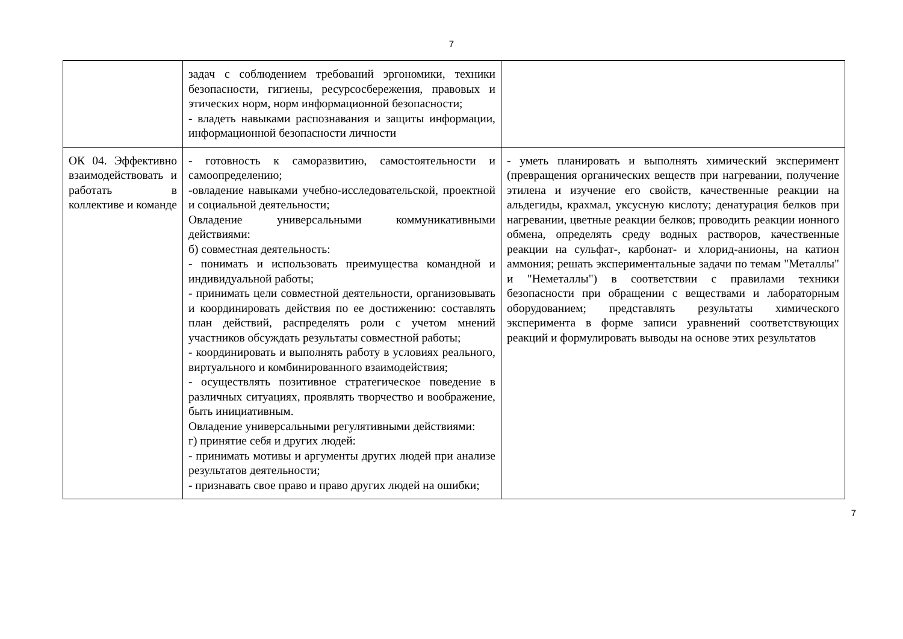7
| | задач с соблюдением требований эргономики, техники безопасности, гигиены, ресурсосбережения, правовых и этических норм, норм информационной безопасности; - владеть навыками распознавания и защиты информации, информационной безопасности личности | |
| ОК 04. Эффективно взаимодействовать и работать в коллективе и команде | - готовность к саморазвитию, самостоятельности и самоопределению; -овладение навыками учебно-исследовательской, проектной и социальной деятельности; Овладение универсальными коммуникативными действиями: б) совместная деятельность: - понимать и использовать преимущества командной и индивидуальной работы; - принимать цели совместной деятельности, организовывать и координировать действия по ее достижению: составлять план действий, распределять роли с учетом мнений участников обсуждать результаты совместной работы; - координировать и выполнять работу в условиях реального, виртуального и комбинированного взаимодействия; - осуществлять позитивное стратегическое поведение в различных ситуациях, проявлять творчество и воображение, быть инициативным. Овладение универсальными регулятивными действиями: г) принятие себя и других людей: - принимать мотивы и аргументы других людей при анализе результатов деятельности; - признавать свое право и право других людей на ошибки; | - уметь планировать и выполнять химический эксперимент (превращения органических веществ при нагревании, получение этилена и изучение его свойств, качественные реакции на альдегиды, крахмал, уксусную кислоту; денатурация белков при нагревании, цветные реакции белков; проводить реакции ионного обмена, определять среду водных растворов, качественные реакции на сульфат-, карбонат- и хлорид-анионы, на катион аммония; решать экспериментальные задачи по темам "Металлы" и "Неметаллы") в соответствии с правилами техники безопасности при обращении с веществами и лабораторным оборудованием; представлять результаты химического эксперимента в форме записи уравнений соответствующих реакций и формулировать выводы на основе этих результатов |
7